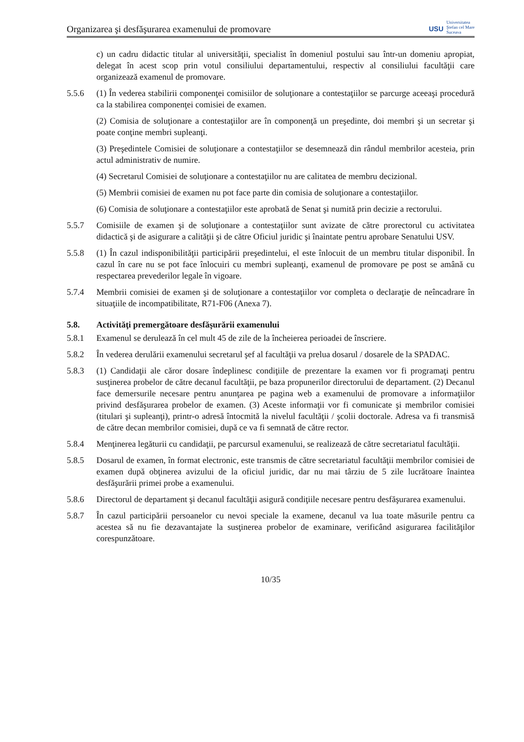Organizarea şi desfăşurarea examenului de promovare
USU
Universitatea
Ştefan cel Mare
Suceava
c) un cadru didactic titular al universităţii, specialist în domeniul postului sau într-un domeniu apropiat, delegat în acest scop prin votul consiliului departamentului, respectiv al consiliului facultăţii care organizează examenul de promovare.
5.5.6 (1) În vederea stabilirii componenţei comisiilor de soluţionare a contestaţiilor se parcurge aceeaşi procedură ca la stabilirea componenţei comisiei de examen.
(2) Comisia de soluţionare a contestaţiilor are în componenţă un preşedinte, doi membri şi un secretar şi poate conţine membri supleanţi.
(3) Preşedintele Comisiei de soluţionare a contestaţiilor se desemnează din rândul membrilor acesteia, prin actul administrativ de numire.
(4) Secretarul Comisiei de soluţionare a contestaţiilor nu are calitatea de membru decizional.
(5) Membrii comisiei de examen nu pot face parte din comisia de soluţionare a contestaţiilor.
(6) Comisia de soluţionare a contestaţiilor este aprobată de Senat şi numită prin decizie a rectorului.
5.5.7 Comisiile de examen şi de soluţionare a contestaţiilor sunt avizate de către prorectorul cu activitatea didactică şi de asigurare a calităţii şi de către Oficiul juridic şi înaintate pentru aprobare Senatului USV.
5.5.8 (1) În cazul indisponibilităţii participării preşedintelui, el este înlocuit de un membru titular disponibil. În cazul în care nu se pot face înlocuiri cu membri supleanţi, examenul de promovare pe post se amână cu respectarea prevederilor legale în vigoare.
5.7.4 Membrii comisiei de examen şi de soluţionare a contestaţiilor vor completa o declaraţie de neîncadrare în situaţiile de incompatibilitate, R71-F06 (Anexa 7).
5.8. Activităţi premergătoare desfăşurării examenului
5.8.1 Examenul se derulează în cel mult 45 de zile de la încheierea perioadei de înscriere.
5.8.2 În vederea derulării examenului secretarul şef al facultăţii va prelua dosarul / dosarele de la SPADAC.
5.8.3 (1) Candidaţii ale căror dosare îndeplinesc condiţiile de prezentare la examen vor fi programaţi pentru susţinerea probelor de către decanul facultăţii, pe baza propunerilor directorului de departament. (2) Decanul face demersurile necesare pentru anunţarea pe pagina web a examenului de promovare a informaţiilor privind desfăşurarea probelor de examen. (3) Aceste informaţii vor fi comunicate şi membrilor comisiei (titulari şi supleanţi), printr-o adresă întocmită la nivelul facultăţii / şcolii doctorale. Adresa va fi transmisă de către decan membrilor comisiei, după ce va fi semnată de către rector.
5.8.4 Menţinerea legăturii cu candidaţii, pe parcursul examenului, se realizează de către secretariatul facultăţii.
5.8.5 Dosarul de examen, în format electronic, este transmis de către secretariatul facultăţii membrilor comisiei de examen după obţinerea avizului de la oficiul juridic, dar nu mai târziu de 5 zile lucrătoare înaintea desfăşurării primei probe a examenului.
5.8.6 Directorul de departament şi decanul facultăţii asigură condiţiile necesare pentru desfăşurarea examenului.
5.8.7 În cazul participării persoanelor cu nevoi speciale la examene, decanul va lua toate măsurile pentru ca acestea să nu fie dezavantajate la susţinerea probelor de examinare, verificând asigurarea facilităţilor corespunzătoare.
10/35